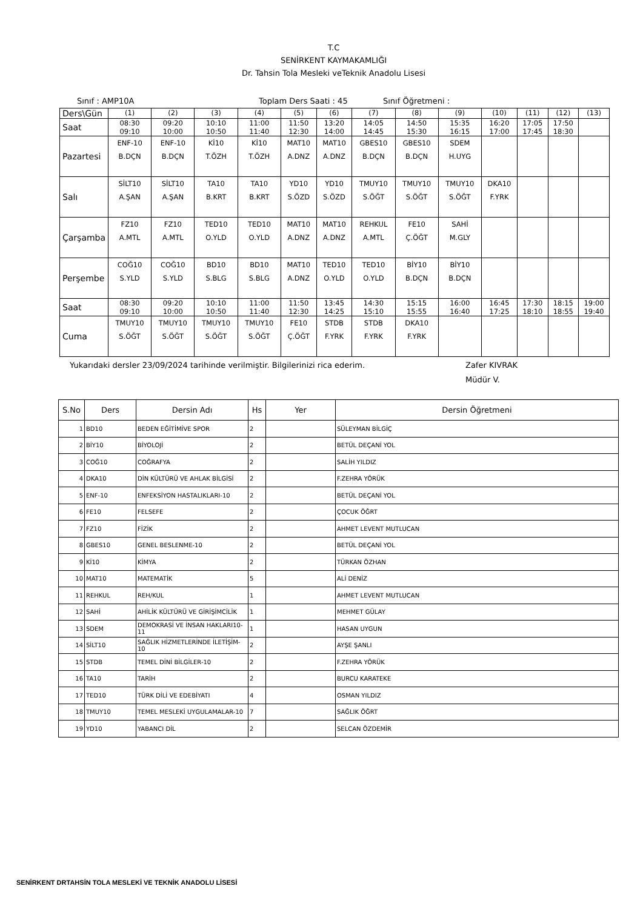T.C
SENİRKENT KAYMAKAMLIĞI
Dr. Tahsin Tola Mesleki veTeknik Anadolu Lisesi
Sınıf : AMP10A Toplam Ders Saati : 45 Sınıf Öğretmeni :
| Ders\Gün | (1) | (2) | (3) | (4) | (5) | (6) | (7) | (8) | (9) | (10) | (11) | (12) | (13) |
| Saat | 08:30 09:10 | 09:20 10:00 | 10:10 10:50 | 11:00 11:40 | 11:50 12:30 | 13:20 14:00 | 14:05 14:45 | 14:50 15:30 | 15:35 16:15 | 16:20 17:00 | 17:05 17:45 | 17:50 18:30 | |
| Pazartesi | ENF-10 B.DÇN | ENF-10 B.DÇN | Kİ10 T.ÖZH | Kİ10 T.ÖZH | MAT10 A.DNZ | MAT10 A.DNZ | GBES10 B.DÇN | GBES10 B.DÇN | SDEM H.UYG | | | | |
| Salı | SİLT10 A.ŞAN | SİLT10 A.ŞAN | TA10 B.KRT | TA10 B.KRT | YD10 S.ÖZD | YD10 S.ÖZD | TMUY10 S.ÖĞT | TMUY10 S.ÖĞT | TMUY10 S.ÖĞT | DKA10 F.YRK | | | |
| Çarşamba | FZ10 A.MTL | FZ10 A.MTL | TED10 O.YLD | TED10 O.YLD | MAT10 A.DNZ | MAT10 A.DNZ | REHKUL A.MTL | FE10 Ç.ÖĞT | SAHİ M.GLY | | | | |
| Perşembe | COĞ10 S.YLD | COĞ10 S.YLD | BD10 S.BLG | BD10 S.BLG | MAT10 A.DNZ | TED10 O.YLD | TED10 O.YLD | BİY10 B.DÇN | BİY10 B.DÇN | | | | |
| Saat | 08:30 09:10 | 09:20 10:00 | 10:10 10:50 | 11:00 11:40 | 11:50 12:30 | 13:45 14:25 | 14:30 15:10 | 15:15 15:55 | 16:00 16:40 | 16:45 17:25 | 17:30 18:10 | 18:15 18:55 | 19:00 19:40 |
| Cuma | TMUY10 S.ÖĞT | TMUY10 S.ÖĞT | TMUY10 S.ÖĞT | TMUY10 S.ÖĞT | FE10 Ç.ÖĞT | STDB F.YRK | STDB F.YRK | DKA10 F.YRK | | | | | |
Yukarıdaki dersler 23/09/2024 tarihinde verilmiştir. Bilgilerinizi rica ederim. Zafer KIVRAK
Müdür V.
| S.No | Ders | Dersin Adı | Hs | Yer | Dersin Öğretmeni |
| --- | --- | --- | --- | --- | --- |
| 1 | BD10 | BEDEN EĞİTİMİVE SPOR | 2 | | SÜLEYMAN BİLGİÇ |
| 2 | BİY10 | BİYOLOJİ | 2 | | BETÜL DEÇANİ YOL |
| 3 | COĞ10 | COĞRAFYA | 2 | | SALİH YILDIZ |
| 4 | DKA10 | DİN KÜLTÜRÜ VE AHLAK BİLGİSİ | 2 | | F.ZEHRA YÖRÜK |
| 5 | ENF-10 | ENFEKSİYON HASTALIKLARI-10 | 2 | | BETÜL DEÇANİ YOL |
| 6 | FE10 | FELSEFE | 2 | | ÇOCUK ÖĞRT |
| 7 | FZ10 | FİZİK | 2 | | AHMET LEVENT MUTLUCAN |
| 8 | GBES10 | GENEL BESLENME-10 | 2 | | BETÜL DEÇANİ YOL |
| 9 | Kİ10 | KİMYA | 2 | | TÜRKAN ÖZHAN |
| 10 | MAT10 | MATEMATİK | 5 | | ALİ DENİZ |
| 11 | REHKUL | REH/KUL | 1 | | AHMET LEVENT MUTLUCAN |
| 12 | SAHİ | AHİLİK KÜLTÜRÜ VE GİRİŞİMCİLİK | 1 | | MEHMET GÜLAY |
| 13 | SDEM | DEMOKRASİ VE İNSAN HAKLARI10-11 | 1 | | HASAN UYGUN |
| 14 | SİLT10 | SAĞLIK HİZMETLERİNDE İLETİŞİM-10 | 2 | | AYŞE ŞANLI |
| 15 | STDB | TEMEL DİNİ BİLGİLER-10 | 2 | | F.ZEHRA YÖRÜK |
| 16 | TA10 | TARİH | 2 | | BURCU KARATEKE |
| 17 | TED10 | TÜRK DİLİ VE EDEBİYATI | 4 | | OSMAN YILDIZ |
| 18 | TMUY10 | TEMEL MESLEKİ UYGULAMALAR-10 | 7 | | SAĞLIK ÖĞRT |
| 19 | YD10 | YABANCI DİL | 2 | | SELCAN ÖZDEMİR |
SENİRKENT DRTAHSİN TOLA MESLEKİ VE TEKNİK ANADOLU LİSESİ